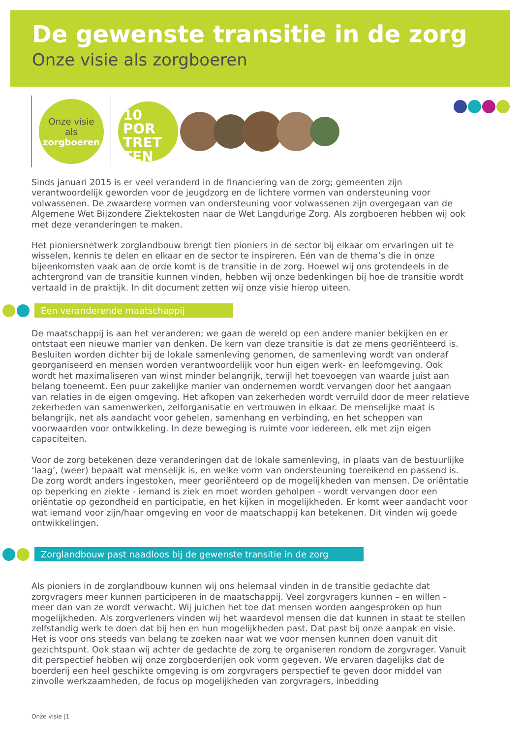De gewenste transitie in de zorg
Onze visie als zorgboeren
Onze visie
als
zorgboeren
10
POR
TRET
TEN
Sinds januari 2015 is er veel veranderd in de financiering van de zorg; gemeenten zijn verantwoordelijk geworden voor de jeugdzorg en de lichtere vormen van ondersteuning voor volwassenen. De zwaardere vormen van ondersteuning voor volwassenen zijn overgegaan van de Algemene Wet Bijzondere Ziektekosten naar de Wet Langdurige Zorg. Als zorgboeren hebben wij ook met deze veranderingen te maken.
Het pioniersnetwerk zorglandbouw brengt tien pioniers in de sector bij elkaar om ervaringen uit te wisselen, kennis te delen en elkaar en de sector te inspireren. Eén van de thema’s die in onze bijeenkomsten vaak aan de orde komt is de transitie in de zorg. Hoewel wij ons grotendeels in de achtergrond van de transitie kunnen vinden, hebben wij onze bedenkingen bij hoe de transitie wordt vertaald in de praktijk. In dit document zetten wij onze visie hierop uiteen.
Een veranderende maatschappij
De maatschappij is aan het veranderen; we gaan de wereld op een andere manier bekijken en er ontstaat een nieuwe manier van denken. De kern van deze transitie is dat ze mens georiënteerd is. Besluiten worden dichter bij de lokale samenleving genomen, de samenleving wordt van onderaf georganiseerd en mensen worden verantwoordelijk voor hun eigen werk- en leefomgeving. Ook wordt het maximaliseren van winst minder belangrijk, terwijl het toevoegen van waarde juist aan belang toeneemt. Een puur zakelijke manier van ondernemen wordt vervangen door het aangaan van relaties in de eigen omgeving. Het afkopen van zekerheden wordt verruild door de meer relatieve zekerheden van samenwerken, zelforganisatie en vertrouwen in elkaar. De menselijke maat is belangrijk, net als aandacht voor gehelen, samenhang en verbinding, en het scheppen van voorwaarden voor ontwikkeling. In deze beweging is ruimte voor iedereen, elk met zijn eigen capaciteiten.
Voor de zorg betekenen deze veranderingen dat de lokale samenleving, in plaats van de bestuurlijke ‘laag’, (weer) bepaalt wat menselijk is, en welke vorm van ondersteuning toereikend en passend is. De zorg wordt anders ingestoken, meer georiënteerd op de mogelijkheden van mensen. De oriëntatie op beperking en ziekte - iemand is ziek en moet worden geholpen - wordt vervangen door een oriëntatie op gezondheid en participatie, en het kijken in mogelijkheden. Er komt weer aandacht voor wat iemand voor zijn/haar omgeving en voor de maatschappij kan betekenen. Dit vinden wij goede ontwikkelingen.
Zorglandbouw past naadloos bij de gewenste transitie in de zorg
Als pioniers in de zorglandbouw kunnen wij ons helemaal vinden in de transitie gedachte dat zorgvragers meer kunnen participeren in de maatschappij. Veel zorgvragers kunnen – en willen - meer dan van ze wordt verwacht. Wij juichen het toe dat mensen worden aangesproken op hun mogelijkheden. Als zorgverleners vinden wij het waardevol mensen die dat kunnen in staat te stellen zelfstandig werk te doen dat bij hen en hun mogelijkheden past. Dat past bij onze aanpak en visie. Het is voor ons steeds van belang te zoeken naar wat we voor mensen kunnen doen vanuit dit gezichtspunt. Ook staan wij achter de gedachte de zorg te organiseren rondom de zorgvrager. Vanuit dit perspectief hebben wij onze zorgboerderijen ook vorm gegeven. We ervaren dagelijks dat de boerderij een heel geschikte omgeving is om zorgvragers perspectief te geven door middel van zinvolle werkzaamheden, de focus op mogelijkheden van zorgvragers, inbedding
Onze visie |1